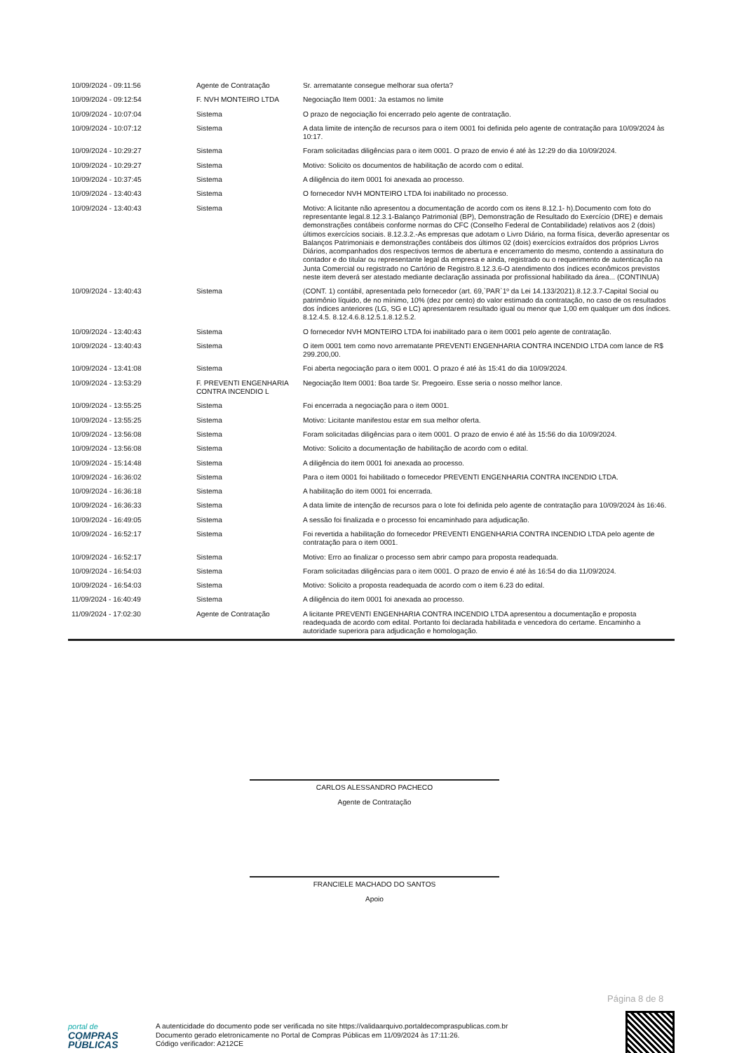| 10/09/2024 - 09:11:56 | Agente de Contratação | Sr. arrematante consegue melhorar sua oferta? |
| 10/09/2024 - 09:12:54 | F. NVH MONTEIRO LTDA | Negociação Item 0001: Ja estamos no limite |
| 10/09/2024 - 10:07:04 | Sistema | O prazo de negociação foi encerrado pelo agente de contratação. |
| 10/09/2024 - 10:07:12 | Sistema | A data limite de intenção de recursos para o item 0001 foi definida pelo agente de contratação para 10/09/2024 às 10:17. |
| 10/09/2024 - 10:29:27 | Sistema | Foram solicitadas diligências para o item 0001. O prazo de envio é até às 12:29 do dia 10/09/2024. |
| 10/09/2024 - 10:29:27 | Sistema | Motivo: Solicito os documentos de habilitação de acordo com o edital. |
| 10/09/2024 - 10:37:45 | Sistema | A diligência do item 0001 foi anexada ao processo. |
| 10/09/2024 - 13:40:43 | Sistema | O fornecedor NVH MONTEIRO LTDA foi inabilitado no processo. |
| 10/09/2024 - 13:40:43 | Sistema | Motivo: A licitante não apresentou a documentação de acordo com os itens 8.12.1- h).Documento com foto do representante legal.8.12.3.1-Balanço Patrimonial (BP), Demonstração de Resultado do Exercício (DRE) e demais demonstrações contábeis conforme normas do CFC (Conselho Federal de Contabilidade) relativos aos 2 (dois) últimos exercícios sociais. 8.12.3.2.-As empresas que adotam o Livro Diário, na forma física, deverão apresentar os Balanços Patrimoniais e demonstrações contábeis dos últimos 02 (dois) exercícios extraídos dos próprios Livros Diários, acompanhados dos respectivos termos de abertura e encerramento do mesmo, contendo a assinatura do contador e do titular ou representante legal da empresa e ainda, registrado ou o requerimento de autenticação na Junta Comercial ou registrado no Cartório de Registro.8.12.3.6-O atendimento dos índices econômicos previstos neste item deverá ser atestado mediante declaração assinada por profissional habilitado da área... (CONTINUA) |
| 10/09/2024 - 13:40:43 | Sistema | (CONT. 1) contábil, apresentada pelo fornecedor (art. 69,`PAR`1º da Lei 14.133/2021).8.12.3.7-Capital Social ou patrimônio líquido, de no mínimo, 10% (dez por cento) do valor estimado da contratação, no caso de os resultados dos índices anteriores (LG, SG e LC) apresentarem resultado igual ou menor que 1,00 em qualquer um dos índices. 8.12.4.5. 8.12.4.6.8.12.5.1.8.12.5.2. |
| 10/09/2024 - 13:40:43 | Sistema | O fornecedor NVH MONTEIRO LTDA foi inabilitado para o item 0001 pelo agente de contratação. |
| 10/09/2024 - 13:40:43 | Sistema | O item 0001 tem como novo arrematante PREVENTI ENGENHARIA CONTRA INCENDIO LTDA com lance de R$ 299.200,00. |
| 10/09/2024 - 13:41:08 | Sistema | Foi aberta negociação para o item 0001. O prazo é até às 15:41 do dia 10/09/2024. |
| 10/09/2024 - 13:53:29 | F. PREVENTI ENGENHARIA CONTRA INCENDIO L | Negociação Item 0001: Boa tarde Sr. Pregoeiro. Esse seria o nosso melhor lance. |
| 10/09/2024 - 13:55:25 | Sistema | Foi encerrada a negociação para o item 0001. |
| 10/09/2024 - 13:55:25 | Sistema | Motivo: Licitante manifestou estar em sua melhor oferta. |
| 10/09/2024 - 13:56:08 | Sistema | Foram solicitadas diligências para o item 0001. O prazo de envio é até às 15:56 do dia 10/09/2024. |
| 10/09/2024 - 13:56:08 | Sistema | Motivo: Solicito a documentação de habilitação de acordo com o edital. |
| 10/09/2024 - 15:14:48 | Sistema | A diligência do item 0001 foi anexada ao processo. |
| 10/09/2024 - 16:36:02 | Sistema | Para o item 0001 foi habilitado o fornecedor PREVENTI ENGENHARIA CONTRA INCENDIO LTDA. |
| 10/09/2024 - 16:36:18 | Sistema | A habilitação do item 0001 foi encerrada. |
| 10/09/2024 - 16:36:33 | Sistema | A data limite de intenção de recursos para o lote foi definida pelo agente de contratação para 10/09/2024 às 16:46. |
| 10/09/2024 - 16:49:05 | Sistema | A sessão foi finalizada e o processo foi encaminhado para adjudicação. |
| 10/09/2024 - 16:52:17 | Sistema | Foi revertida a habilitação do fornecedor PREVENTI ENGENHARIA CONTRA INCENDIO LTDA pelo agente de contratação para o item 0001. |
| 10/09/2024 - 16:52:17 | Sistema | Motivo: Erro ao finalizar o processo sem abrir campo para proposta readequada. |
| 10/09/2024 - 16:54:03 | Sistema | Foram solicitadas diligências para o item 0001. O prazo de envio é até às 16:54 do dia 11/09/2024. |
| 10/09/2024 - 16:54:03 | Sistema | Motivo: Solicito a proposta readequada de acordo com o item 6.23 do edital. |
| 11/09/2024 - 16:40:49 | Sistema | A diligência do item 0001 foi anexada ao processo. |
| 11/09/2024 - 17:02:30 | Agente de Contratação | A licitante PREVENTI ENGENHARIA CONTRA INCENDIO LTDA apresentou a documentação e proposta readequada de acordo com edital. Portanto foi declarada habilitada e vencedora do certame. Encaminho a autoridade superiora para adjudicação e homologação. |
CARLOS ALESSANDRO PACHECO
Agente de Contratação
FRANCIELE MACHADO DO SANTOS
Apoio
Página 8 de 8
portal de
COMPRAS
PÚBLICAS
A autenticidade do documento pode ser verificada no site https://validaarquivo.portaldecompraspublicas.com.br
Documento gerado eletronicamente no Portal de Compras Públicas em 11/09/2024 às 17:11:26.
Código verificador: A212CE